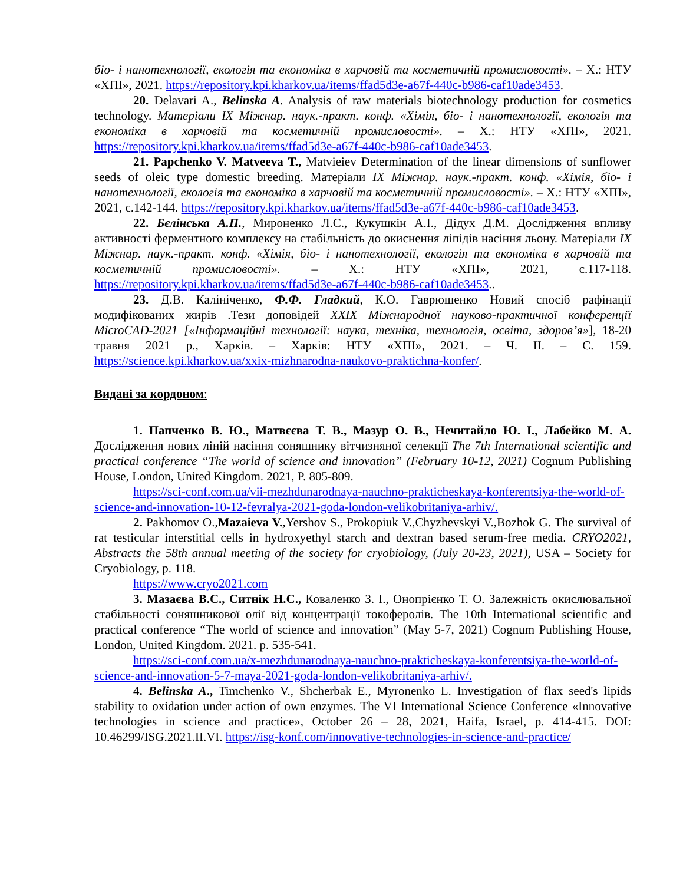біо- і нанотехнології, екологія та економіка в харчовій та косметичній промисловості». – Х.: НТУ «ХПІ», 2021. https://repository.kpi.kharkov.ua/items/ffad5d3e-a67f-440c-b986-caf10ade3453.
20. Delavari A., Belinska A. Analysis of raw materials biotechnology production for cosmetics technology. Матеріали IX Міжнар. наук.-практ. конф. «Хімія, біо- і нанотехнології, екологія та економіка в харчовій та косметичній промисловості». – Х.: НТУ «ХПІ», 2021. https://repository.kpi.kharkov.ua/items/ffad5d3e-a67f-440c-b986-caf10ade3453.
21. Papchenko V. Matveeva T., Matvieiev Determination of the linear dimensions of sunflower seeds of oleic type domestic breeding. Матеріали IX Міжнар. наук.-практ. конф. «Хімія, біо- і нанотехнології, екологія та економіка в харчовій та косметичній промисловості». – Х.: НТУ «ХПІ», 2021, с.142-144. https://repository.kpi.kharkov.ua/items/ffad5d3e-a67f-440c-b986-caf10ade3453.
22. Бєлінська А.П., Мироненко Л.С., Кукушкін А.І., Дідух Д.М. Дослідження впливу активності ферментного комплексу на стабільність до окиснення ліпідів насіння льону. Матеріали IX Міжнар. наук.-практ. конф. «Хімія, біо- і нанотехнології, екологія та економіка в харчовій та косметичній промисловості». – Х.: НТУ «ХПІ», 2021, с.117-118. https://repository.kpi.kharkov.ua/items/ffad5d3e-a67f-440c-b986-caf10ade3453..
23. Д.В. Калініченко, Ф.Ф. Гладкий, К.О. Гаврюшенко Новий спосіб рафінації модифікованих жирів .Тези доповідей XXIX Міжнародної науково-практичної конференції MicroCAD-2021 [«Інформаційні технології: наука, техніка, технологія, освіта, здоров’я»], 18-20 травня 2021 р., Харків. – Харків: НТУ «ХПІ», 2021. – Ч. ІІ. – С. 159. https://science.kpi.kharkov.ua/xxix-mizhnarodna-naukovo-praktichna-konfer/.
Видані за кордоном:
1. Папченко В. Ю., Матвєєва Т. В., Мазур О. В., Нечитайло Ю. І., Лабейко М. А. Дослідження нових ліній насіння соняшнику вітчизняної селекції The 7th International scientific and practical conference “The world of science and innovation” (February 10-12, 2021) Cognum Publishing House, London, United Kingdom. 2021, P. 805-809.
https://sci-conf.com.ua/vii-mezhdunarodnaya-nauchno-prakticheskaya-konferentsiya-the-world-of-science-and-innovation-10-12-fevralya-2021-goda-london-velikobritaniya-arhiv/.
2. Pakhomov O.,Mazaieva V., Yershov S., Prokopiuk V.,Chyzhevskyi V.,Bozhok G. The survival of rat testicular interstitial cells in hydroxyethyl starch and dextran based serum-free media. CRYO2021, Abstracts the 58th annual meeting of the society for cryobiology, (July 20-23, 2021), USA – Society for Cryobiology, p. 118.
https://www.cryo2021.com
3. Мазаєва В.С., Ситнік Н.С., Коваленко З. І., Онопрієнко Т. О. Залежність окислювальної стабільності соняшникової олії від концентрації токоферолів. The 10th International scientific and practical conference “The world of science and innovation” (May 5-7, 2021) Cognum Publishing House, London, United Kingdom. 2021. p. 535-541.
https://sci-conf.com.ua/x-mezhdunarodnaya-nauchno-prakticheskaya-konferentsiya-the-world-of-science-and-innovation-5-7-maya-2021-goda-london-velikobritaniya-arhiv/.
4. Belinska A., Timchenko V., Shcherbak E., Myronenko L. Investigation of flax seed's lipids stability to oxidation under action of own enzymes. The VI International Science Conference «Innovative technologies in science and practice», October 26 – 28, 2021, Haifa, Israel, p. 414-415. DOI: 10.46299/ISG.2021.II.VI. https://isg-konf.com/innovative-technologies-in-science-and-practice/